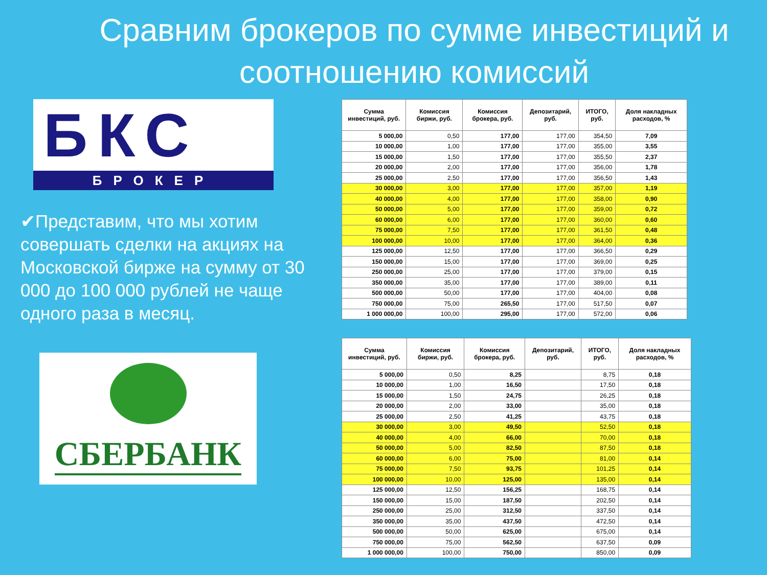Сравним брокеров по сумме инвестиций и соотношению комиссий
БКС
БРОКЕР
✔Представим, что мы хотим совершать сделки на акциях на Московской бирже на сумму от 30 000 до 100 000 рублей не чаще одного раза в месяц.
СБЕРБАНК
| Сумма инвестиций, руб. | Комиссия биржи, руб. | Комиссия брокера, руб. | Депозитарий, руб. | ИТОГО, руб. | Доля накладных расходов, % |
| --- | --- | --- | --- | --- | --- |
| 5 000,00 | 0,50 | 177,00 | 177,00 | 354,50 | 7,09 |
| 10 000,00 | 1,00 | 177,00 | 177,00 | 355,00 | 3,55 |
| 15 000,00 | 1,50 | 177,00 | 177,00 | 355,50 | 2,37 |
| 20 000,00 | 2,00 | 177,00 | 177,00 | 356,00 | 1,78 |
| 25 000,00 | 2,50 | 177,00 | 177,00 | 356,50 | 1,43 |
| 30 000,00 | 3,00 | 177,00 | 177,00 | 357,00 | 1,19 |
| 40 000,00 | 4,00 | 177,00 | 177,00 | 358,00 | 0,90 |
| 50 000,00 | 5,00 | 177,00 | 177,00 | 359,00 | 0,72 |
| 60 000,00 | 6,00 | 177,00 | 177,00 | 360,00 | 0,60 |
| 75 000,00 | 7,50 | 177,00 | 177,00 | 361,50 | 0,48 |
| 100 000,00 | 10,00 | 177,00 | 177,00 | 364,00 | 0,36 |
| 125 000,00 | 12,50 | 177,00 | 177,00 | 366,50 | 0,29 |
| 150 000,00 | 15,00 | 177,00 | 177,00 | 369,00 | 0,25 |
| 250 000,00 | 25,00 | 177,00 | 177,00 | 379,00 | 0,15 |
| 350 000,00 | 35,00 | 177,00 | 177,00 | 389,00 | 0,11 |
| 500 000,00 | 50,00 | 177,00 | 177,00 | 404,00 | 0,08 |
| 750 000,00 | 75,00 | 265,50 | 177,00 | 517,50 | 0,07 |
| 1 000 000,00 | 100,00 | 295,00 | 177,00 | 572,00 | 0,06 |
| Сумма инвестиций, руб. | Комиссия биржи, руб. | Комиссия брокера, руб. | Депозитарий, руб. | ИТОГО, руб. | Доля накладных расходов, % |
| --- | --- | --- | --- | --- | --- |
| 5 000,00 | 0,50 | 8,25 | | 8,75 | 0,18 |
| 10 000,00 | 1,00 | 16,50 | | 17,50 | 0,18 |
| 15 000,00 | 1,50 | 24,75 | | 26,25 | 0,18 |
| 20 000,00 | 2,00 | 33,00 | | 35,00 | 0,18 |
| 25 000,00 | 2,50 | 41,25 | | 43,75 | 0,18 |
| 30 000,00 | 3,00 | 49,50 | | 52,50 | 0,18 |
| 40 000,00 | 4,00 | 66,00 | | 70,00 | 0,18 |
| 50 000,00 | 5,00 | 82,50 | | 87,50 | 0,18 |
| 60 000,00 | 6,00 | 75,00 | | 81,00 | 0,14 |
| 75 000,00 | 7,50 | 93,75 | | 101,25 | 0,14 |
| 100 000,00 | 10,00 | 125,00 | | 135,00 | 0,14 |
| 125 000,00 | 12,50 | 156,25 | | 168,75 | 0,14 |
| 150 000,00 | 15,00 | 187,50 | | 202,50 | 0,14 |
| 250 000,00 | 25,00 | 312,50 | | 337,50 | 0,14 |
| 350 000,00 | 35,00 | 437,50 | | 472,50 | 0,14 |
| 500 000,00 | 50,00 | 625,00 | | 675,00 | 0,14 |
| 750 000,00 | 75,00 | 562,50 | | 637,50 | 0,09 |
| 1 000 000,00 | 100,00 | 750,00 | | 850,00 | 0,09 |